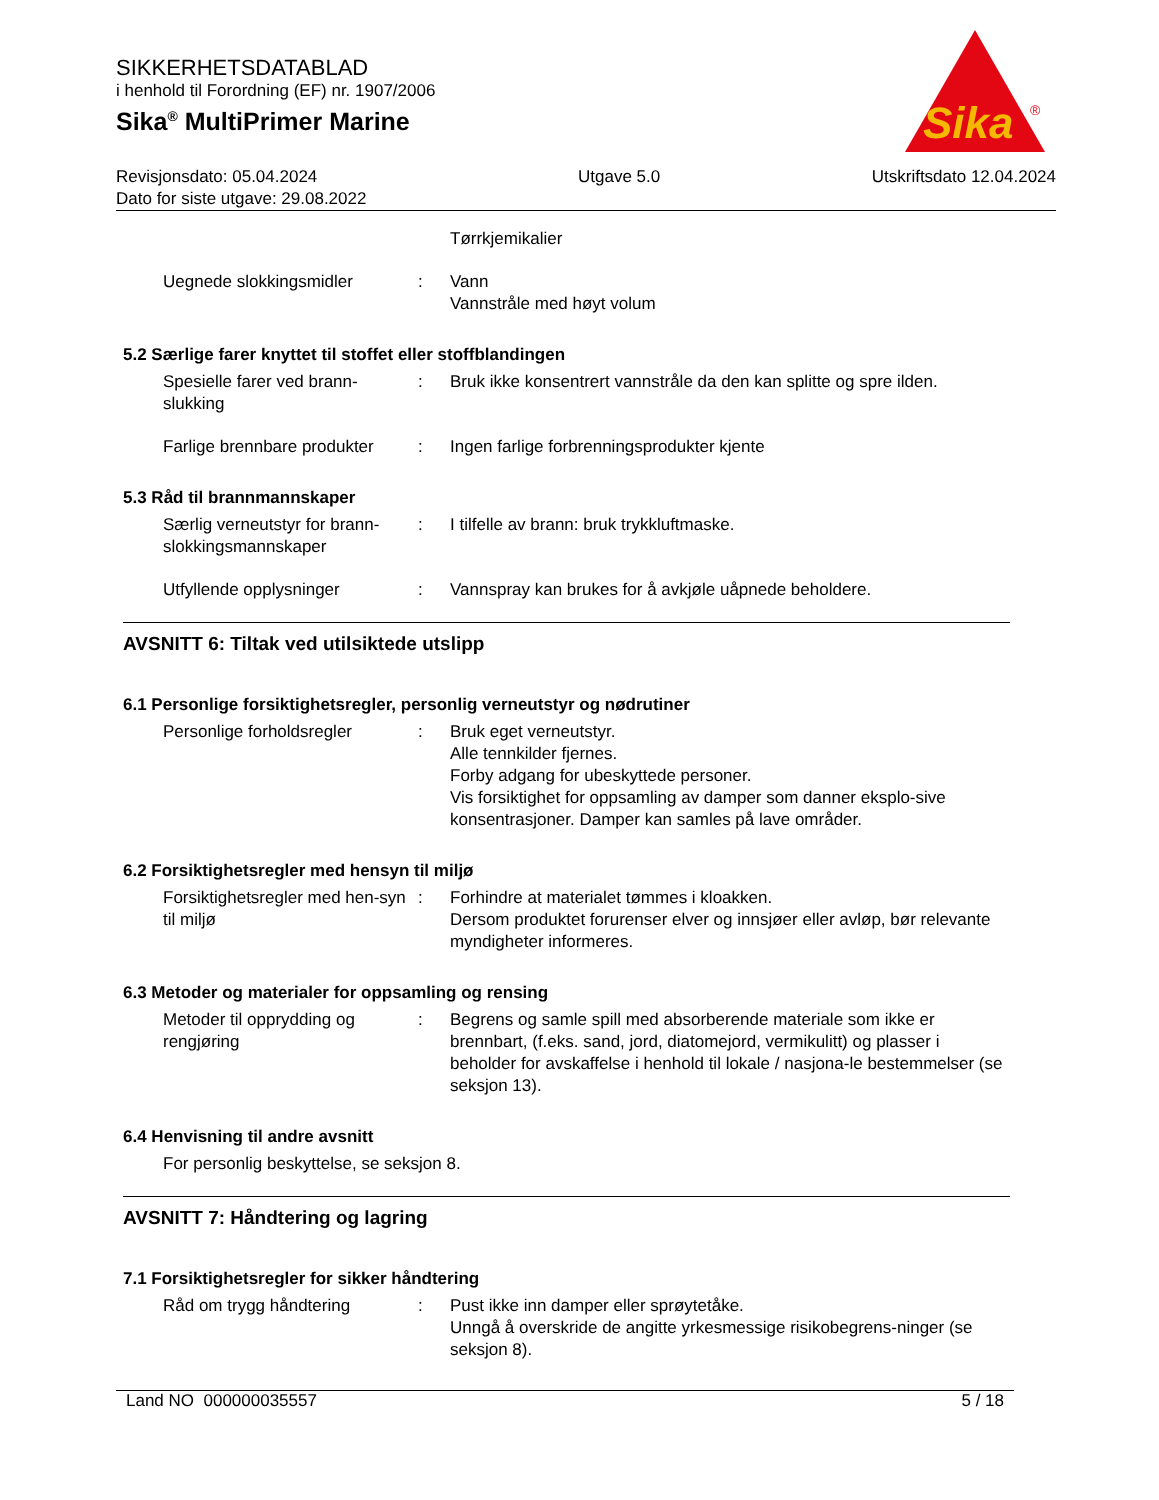SIKKERHETSDATABLAD
i henhold til Forordning (EF) nr. 1907/2006
Sika<sup>®</sup> MultiPrimer Marine
Revisjonsdato: 05.04.2024
Dato for siste utgave: 29.08.2022
Utgave 5.0 Utskriftsdato 12.04.2024
Sika
®
Tørrkjemikalier
Uegnede slokkingsmidler : Vann
Vannstråle med høyt volum
5.2 Særlige farer knyttet til stoffet eller stoffblandingen
Spesielle farer ved brann-slukking
: Bruk ikke konsentrert vannstråle da den kan splitte og spre ilden.
Farlige brennbare produkter
: Ingen farlige forbrenningsprodukter kjente
5.3 Råd til brannmannskaper
Særlig verneutstyr for brann-slokkingsmannskaper
: I tilfelle av brann: bruk trykkluftmaske.
Utfyllende opplysninger : Vannspray kan brukes for å avkjøle uåpnede beholdere.
AVSNITT 6: Tiltak ved utilsiktede utslipp
6.1 Personlige forsiktighetsregler, personlig verneutstyr og nødrutiner
Personlige forholdsregler : Bruk eget verneutstyr.
Alle tennkilder fjernes.
Forby adgang for ubeskyttede personer.
Vis forsiktighet for oppsamling av damper som danner eksplo-sive konsentrasjoner. Damper kan samles på lave områder.
6.2 Forsiktighetsregler med hensyn til miljø
Forsiktighetsregler med hen-syn til miljø
: Forhindre at materialet tømmes i kloakken.
Dersom produktet forurenser elver og innsjøer eller avløp, bør relevante myndigheter informeres.
6.3 Metoder og materialer for oppsamling og rensing
Metoder til opprydding og rengjøring
: Begrens og samle spill med absorberende materiale som ikke er brennbart, (f.eks. sand, jord, diatomejord, vermikulitt) og plasser i beholder for avskaffelse i henhold til lokale / nasjona-le bestemmelser (se seksjon 13).
6.4 Henvisning til andre avsnitt
For personlig beskyttelse, se seksjon 8.
AVSNITT 7: Håndtering og lagring
7.1 Forsiktighetsregler for sikker håndtering
Råd om trygg håndtering : Pust ikke inn damper eller sprøytetåke.
Unngå å overskride de angitte yrkesmessige risikobegrens-ninger (se seksjon 8).
Land NO 000000035557 5 / 18